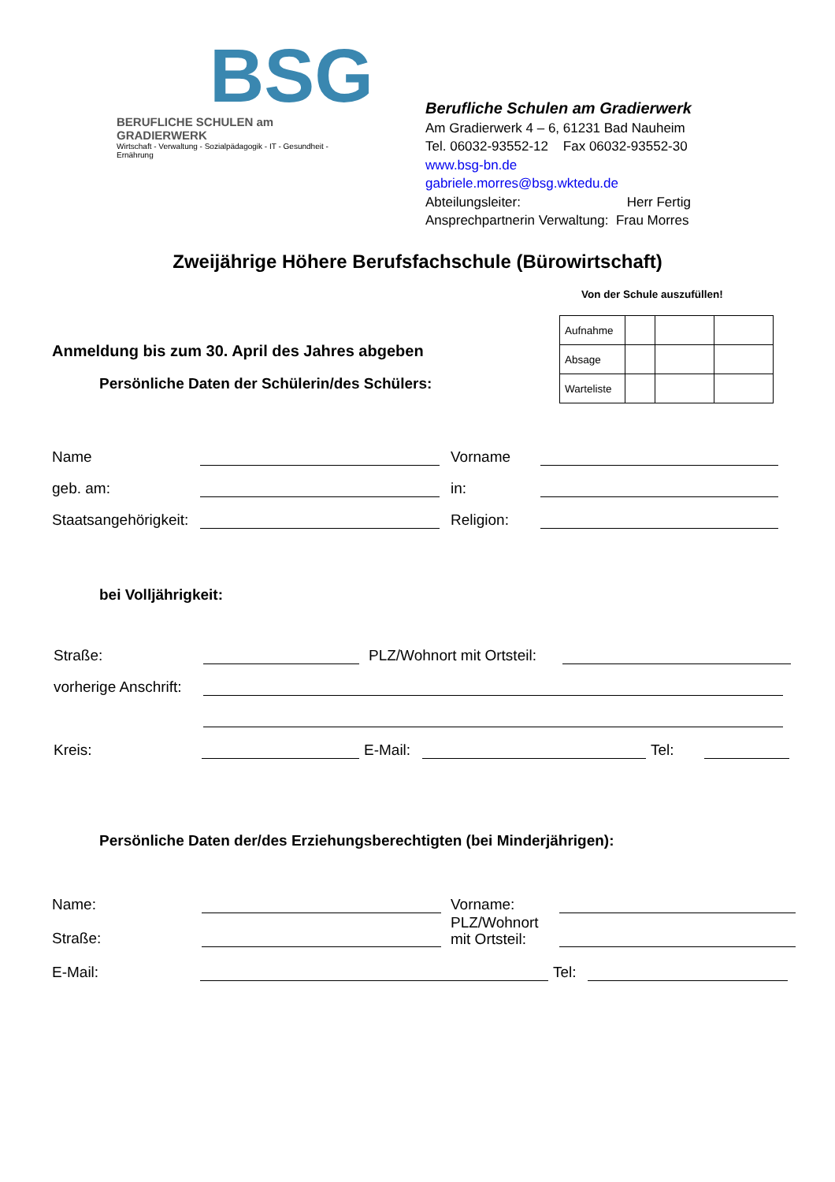BSG
BERUFLICHE SCHULEN am GRADIERWERK
Wirtschaft - Verwaltung - Sozialpädagogik - IT - Gesundheit - Ernährung
Berufliche Schulen am Gradierwerk
Am Gradierwerk 4 – 6, 61231 Bad Nauheim
Tel. 06032-93552-12 Fax 06032-93552-30
www.bsg-bn.de
gabriele.morres@bsg.wktedu.de
Abteilungsleiter: Herr Fertig
Ansprechpartnerin Verwaltung: Frau Morres
Zweijährige Höhere Berufsfachschule (Bürowirtschaft)
Von der Schule auszufüllen!
| Aufnahme | | | |
| Absage | | | |
| Warteliste | | | |
Anmeldung bis zum 30. April des Jahres abgeben
Persönliche Daten der Schülerin/des Schülers:
Name Vorname
geb. am: in:
Staatsangehörigkeit: Religion:
bei Volljährigkeit:
Straße: PLZ/Wohnort mit Ortsteil:
vorherige Anschrift:
Kreis: E-Mail: Tel:
Persönliche Daten der/des Erziehungsberechtigten (bei Minderjährigen):
Name: Vorname:
Straße: PLZ/Wohnort
mit Ortsteil:
E-Mail: Tel: